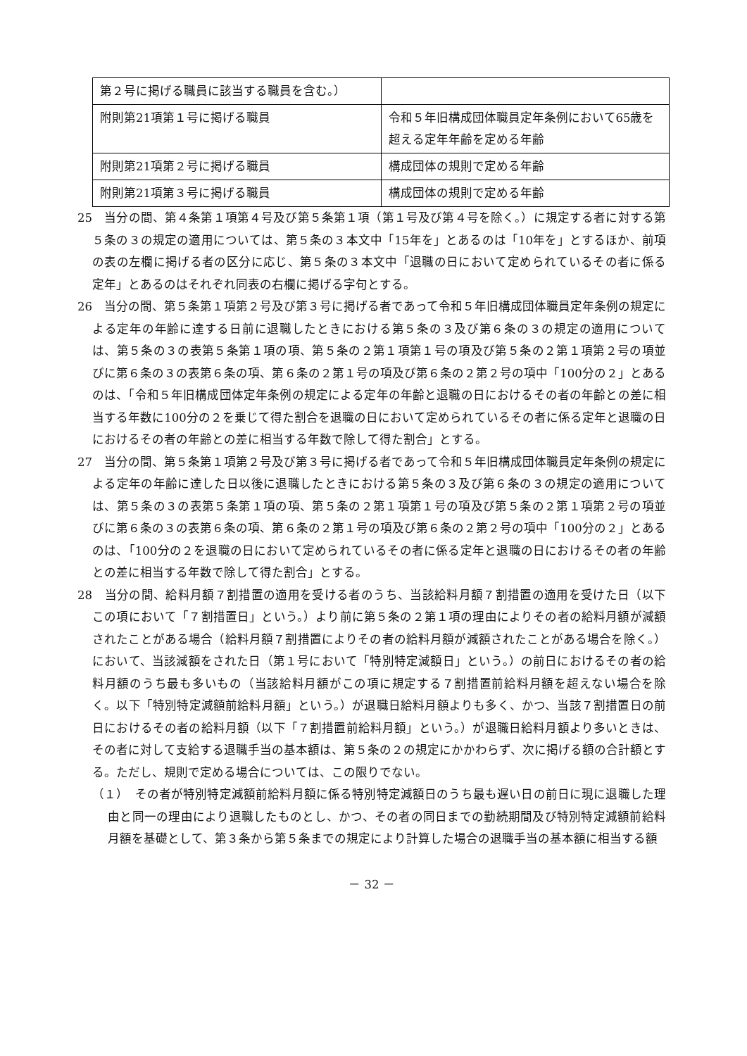| 第２号に掲げる職員に該当する職員を含む。） | |
| 附則第21項第１号に掲げる職員 | 令和５年旧構成団体職員定年条例において65歳を超える定年年齢を定める年齢 |
| 附則第21項第２号に掲げる職員 | 構成団体の規則で定める年齢 |
| 附則第21項第３号に掲げる職員 | 構成団体の規則で定める年齢 |
25　当分の間、第４条第１項第４号及び第５条第１項（第１号及び第４号を除く。）に規定する者に対する第５条の３の規定の適用については、第５条の３本文中「15年を」とあるのは「10年を」とするほか、前項の表の左欄に掲げる者の区分に応じ、第５条の３本文中「退職の日において定められているその者に係る定年」とあるのはそれぞれ同表の右欄に掲げる字句とする。
26　当分の間、第５条第１項第２号及び第３号に掲げる者であって令和５年旧構成団体職員定年条例の規定による定年の年齢に達する日前に退職したときにおける第５条の３及び第６条の３の規定の適用については、第５条の３の表第５条第１項の項、第５条の２第１項第１号の項及び第５条の２第１項第２号の項並びに第６条の３の表第６条の項、第６条の２第１号の項及び第６条の２第２号の項中「100分の２」とあるのは、「令和５年旧構成団体定年条例の規定による定年の年齢と退職の日におけるその者の年齢との差に相当する年数に100分の２を乗じて得た割合を退職の日において定められているその者に係る定年と退職の日におけるその者の年齢との差に相当する年数で除して得た割合」とする。
27　当分の間、第５条第１項第２号及び第３号に掲げる者であって令和５年旧構成団体職員定年条例の規定による定年の年齢に達した日以後に退職したときにおける第５条の３及び第６条の３の規定の適用については、第５条の３の表第５条第１項の項、第５条の２第１項第１号の項及び第５条の２第１項第２号の項並びに第６条の３の表第６条の項、第６条の２第１号の項及び第６条の２第２号の項中「100分の２」とあるのは、「100分の２を退職の日において定められているその者に係る定年と退職の日におけるその者の年齢との差に相当する年数で除して得た割合」とする。
28　当分の間、給料月額７割措置の適用を受ける者のうち、当該給料月額７割措置の適用を受けた日（以下この項において「７割措置日」という。）より前に第５条の２第１項の理由によりその者の給料月額が減額されたことがある場合（給料月額７割措置によりその者の給料月額が減額されたことがある場合を除く。）において、当該減額をされた日（第１号において「特別特定減額日」という。）の前日におけるその者の給料月額のうち最も多いもの（当該給料月額がこの項に規定する７割措置前給料月額を超えない場合を除く。以下「特別特定減額前給料月額」という。）が退職日給料月額よりも多く、かつ、当該７割措置日の前日におけるその者の給料月額（以下「７割措置前給料月額」という。）が退職日給料月額より多いときは、その者に対して支給する退職手当の基本額は、第５条の２の規定にかかわらず、次に掲げる額の合計額とする。ただし、規則で定める場合については、この限りでない。
（１）　その者が特別特定減額前給料月額に係る特別特定減額日のうち最も遅い日の前日に現に退職した理由と同一の理由により退職したものとし、かつ、その者の同日までの勤続期間及び特別特定減額前給料月額を基礎として、第３条から第５条までの規定により計算した場合の退職手当の基本額に相当する額
－ 32 －